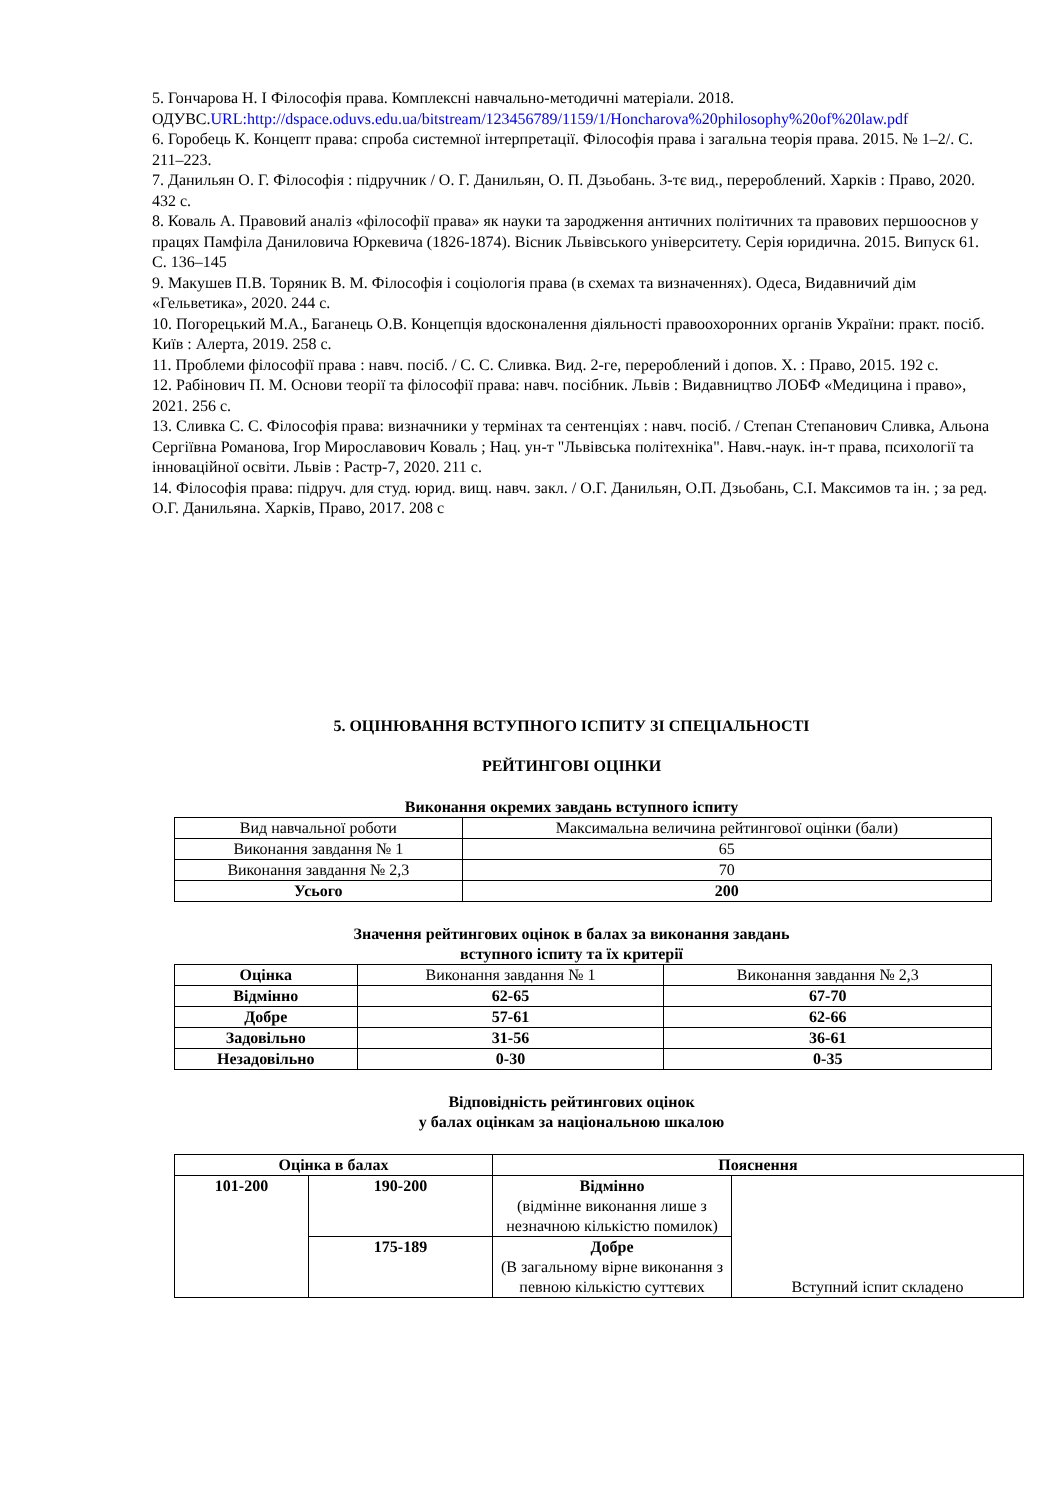5. Гончарова Н. І Філософія права. Комплексні навчально-методичні матеріали. 2018. ОДУВС.URL:http://dspace.oduvs.edu.ua/bitstream/123456789/1159/1/Honcharova%20philosophy%20of%20law.pdf
6. Горобець К. Концепт права: спроба системної інтерпретації. Філософія права і загальна теорія права. 2015. № 1–2/. С. 211–223.
7. Данильян О. Г. Філософія : підручник / О. Г. Данильян, О. П. Дзьобань. 3-тє вид., перероблений. Харків : Право, 2020. 432 с.
8. Коваль А. Правовий аналіз «філософії права» як науки та зародження античних політичних та правових першооснов у працях Памфіла Даниловича Юркевича (1826-1874). Вісник Львівського університету. Серія юридична. 2015. Випуск 61. С. 136–145
9. Макушев П.В. Торяник В. М. Філософія і соціологія права (в схемах та визначеннях). Одеса, Видавничий дім «Гельветика», 2020. 244 с.
10. Погорецький М.А., Баганець О.В. Концепція вдосконалення діяльності правоохоронних органів України: практ. посіб. Київ : Алерта, 2019. 258 с.
11. Проблеми філософії права : навч. посіб. / С. С. Сливка. Вид. 2-ге, перероблений і допов. Х. : Право, 2015. 192 с.
12. Рабінович П. М. Основи теорії та філософії права: навч. посібник. Львів : Видавництво ЛОБФ «Медицина і право», 2021. 256 с.
13. Сливка С. С. Філософія права: визначники у термінах та сентенціях : навч. посіб. / Степан Степанович Сливка, Альона Сергіївна Романова, Ігор Мирославович Коваль ; Нац. ун-т "Львівська політехніка". Навч.-наук. ін-т права, психології та інноваційної освіти. Львів : Растр-7, 2020. 211 с.
14. Філософія права: підруч. для студ. юрид. вищ. навч. закл. / О.Г. Данильян, О.П. Дзьобань, С.І. Максимов та ін. ; за ред. О.Г. Данильяна. Харків, Право, 2017. 208 с
5. ОЦІНЮВАННЯ ВСТУПНОГО ІСПИТУ ЗІ СПЕЦІАЛЬНОСТІ
РЕЙТИНГОВІ ОЦІНКИ
Виконання окремих завдань вступного іспиту
| Вид навчальної роботи | Максимальна величина рейтингової оцінки (бали) |
| Виконання завдання № 1 | 65 |
| Виконання завдання № 2,3 | 70 |
| Усього | 200 |
Значення рейтингових оцінок в балах за виконання завдань
вступного іспиту та їх критерії
| Оцінка | Виконання завдання № 1 | Виконання завдання № 2,3 |
| Відмінно | 62-65 | 67-70 |
| Добре | 57-61 | 62-66 |
| Задовільно | 31-56 | 36-61 |
| Незадовільно | 0-30 | 0-35 |
Відповідність рейтингових оцінок
у балах оцінкам за національною шкалою
| Оцінка в балах | | Пояснення | |
| --- | --- | --- | --- |
| 101-200 | 190-200 | Відмінно (відмінне виконання лише з незначною кількістю помилок) | Вступний іспит складено |
| | 175-189 | Добре (В загальному вірне виконання з певною кількістю суттєвих | |